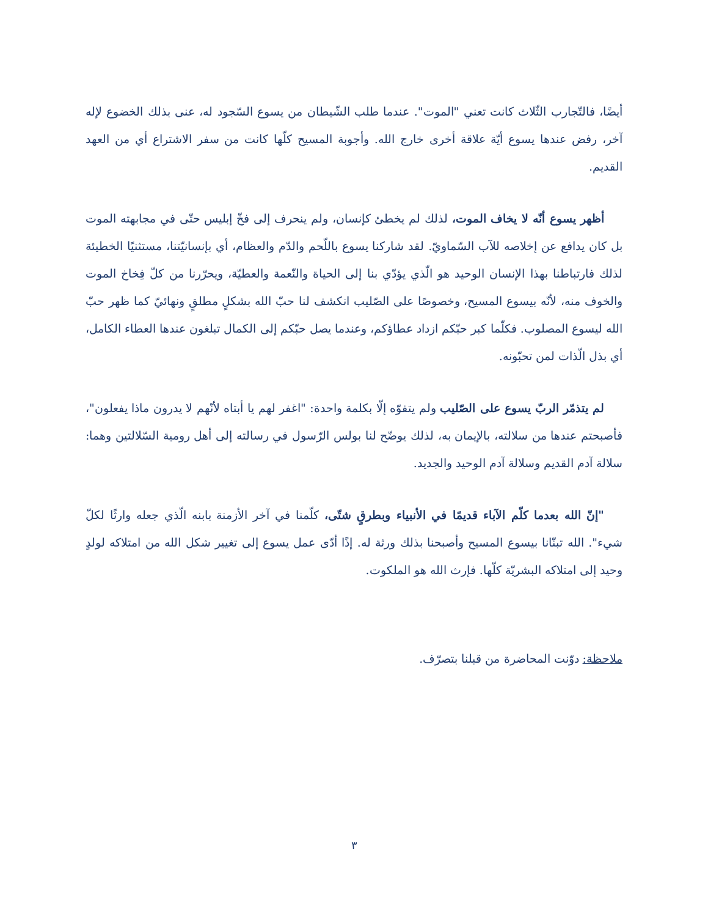أيضًا، فالتّجارب الثّلاث كانت تعني "الموت". عندما طلب الشّيطان من يسوع السّجود له، عنى بذلك الخضوع لإله آخر، رفض عندها يسوع أيّة علاقة أخرى خارج الله. وأجوبة المسيح كلّها كانت من سفر الاشتراع أي من العهد القديم.
أظهر يسوع أنّه لا يخاف الموت، لذلك لم يخطئ كإنسان، ولم ينحرف إلى فخّ إبليس حتّى في مجابهته الموت بل كان يدافع عن إخلاصه للآب السّماويّ. لقد شاركنا يسوع باللّحم والدّم والعظام، أي بإنسانيّتنا، مستثنيًا الخطيئة لذلك فارتباطنا بهذا الإنسان الوحيد هو الّذي يؤدّي بنا إلى الحياة والنّعمة والعطيّة، ويحرّرنا من كلّ فِخاخ الموت والخوف منه، لأنّه بيسوع المسيح، وخصوصًا على الصّليب انكشف لنا حبّ الله بشكلٍ مطلقٍ ونهائيّ كما ظهر حبّ الله ليسوع المصلوب. فكلّما كبر حبّكم ازداد عطاؤكم، وعندما يصل حبّكم إلى الكمال تبلغون عندها العطاء الكامل، أي بذل الّذات لمن تحبّونه.
لم يتذمّر الربّ يسوع على الصّليب ولم يتفوّه إلّا بكلمة واحدة: "اغفر لهم يا أبتاه لأنّهم لا يدرون ماذا يفعلون"، فأصبحتم عندها من سلالته، بالإيمان به، لذلك يوضّح لنا بولس الرّسول في رسالته إلى أهل رومية السّلالتين وهما: سلالة آدم القديم وسلالة آدم الوحيد والجديد.
"إنّ الله بعدما كلّم الآباء قديمًا في الأنبياء وبطرقٍ شتّى، كلّمنا في آخر الأزمنة بابنه الّذي جعله وارثًا لكلّ شيء". الله تبنّانا بيسوع المسيح وأصبحنا بذلك ورثة له. إذًا أدّى عمل يسوع إلى تغيير شكل الله من امتلاكه لولدٍ وحيد إلى امتلاكه البشريّة كلّها. فإرث الله هو الملكوت.
ملاحظة: دوّنت المحاضرة من قبلنا بتصرّف.
٣